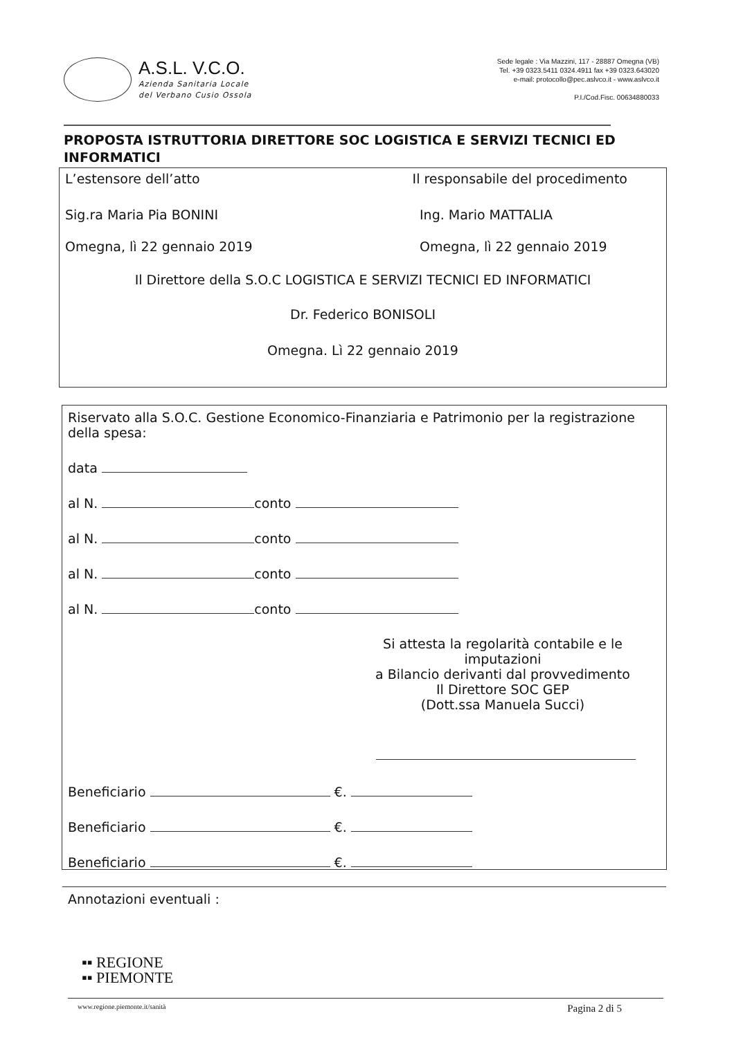A.S.L. V.C.O.
Azienda Sanitaria Locale
del Verbano Cusio Ossola
Sede legale : Via Mazzini, 117 - 28887 Omegna (VB)
Tel. +39 0323.5411 0324.4911 fax +39 0323.643020
e-mail: protocollo@pec.aslvco.it - www.aslvco.it
P.I./Cod.Fisc. 00634880033
PROPOSTA ISTRUTTORIA DIRETTORE SOC LOGISTICA E SERVIZI TECNICI ED INFORMATICI
L’estensore dell’atto Il responsabile del procedimento
Sig.ra Maria Pia BONINI Ing. Mario MATTALIA
Omegna, lì 22 gennaio 2019 Omegna, lì 22 gennaio 2019
Il Direttore della S.O.C LOGISTICA E SERVIZI TECNICI ED INFORMATICI
Dr. Federico BONISOLI
Omegna. Lì 22 gennaio 2019
Riservato alla S.O.C. Gestione Economico-Finanziaria e Patrimonio per la registrazione della spesa:
data
al N. conto
al N. conto
al N. conto
al N. conto
Si attesta la regolarità contabile e le imputazioni
a Bilancio derivanti dal provvedimento
Il Direttore SOC GEP
(Dott.ssa Manuela Succi)
Beneficiario €.
Beneficiario €.
Beneficiario €.
Annotazioni eventuali :
▪▪ REGIONE
▪▪ PIEMONTE
www.regione.piemonte.it/sanità Pagina 2 di 5